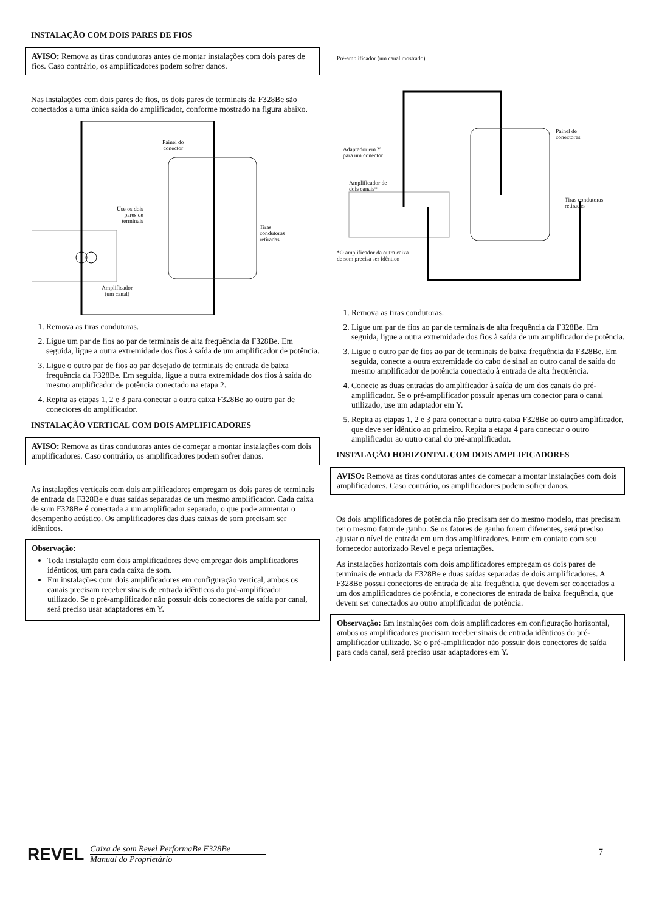INSTALAÇÃO COM DOIS PARES DE FIOS
AVISO: Remova as tiras condutoras antes de montar instalações com dois pares de fios. Caso contrário, os amplificadores podem sofrer danos.
Nas instalações com dois pares de fios, os dois pares de terminais da F328Be são conectados a uma única saída do amplificador, conforme mostrado na figura abaixo.
Painel do
conector
Use os dois
pares de
terminais
Tiras
condutoras
retiradas
Amplificador
(um canal)
1. Remova as tiras condutoras.
2. Ligue um par de fios ao par de terminais de alta frequência da F328Be. Em seguida, ligue a outra extremidade dos fios à saída de um amplificador de potência.
3. Ligue o outro par de fios ao par desejado de terminais de entrada de baixa frequência da F328Be. Em seguida, ligue a outra extremidade dos fios à saída do mesmo amplificador de potência conectado na etapa 2.
4. Repita as etapas 1, 2 e 3 para conectar a outra caixa F328Be ao outro par de conectores do amplificador.
INSTALAÇÃO VERTICAL COM DOIS AMPLIFICADORES
AVISO: Remova as tiras condutoras antes de começar a montar instalações com dois amplificadores. Caso contrário, os amplificadores podem sofrer danos.
As instalações verticais com dois amplificadores empregam os dois pares de terminais de entrada da F328Be e duas saídas separadas de um mesmo amplificador. Cada caixa de som F328Be é conectada a um amplificador separado, o que pode aumentar o desempenho acústico. Os amplificadores das duas caixas de som precisam ser idênticos.
Observação:
Toda instalação com dois amplificadores deve empregar dois amplificadores idênticos, um para cada caixa de som.
Em instalações com dois amplificadores em configuração vertical, ambos os canais precisam receber sinais de entrada idênticos do pré-amplificador utilizado. Se o pré-amplificador não possuir dois conectores de saída por canal, será preciso usar adaptadores em Y.
Pré-amplificador (um canal mostrado)
Painel de
conectores
Adaptador em Y
para um conector
Amplificador de
dois canais*
Tiras condutoras
retiradas
*O amplificador da outra caixa
de som precisa ser idêntico
1. Remova as tiras condutoras.
2. Ligue um par de fios ao par de terminais de alta frequência da F328Be. Em seguida, ligue a outra extremidade dos fios à saída de um amplificador de potência.
3. Ligue o outro par de fios ao par de terminais de baixa frequência da F328Be. Em seguida, conecte a outra extremidade do cabo de sinal ao outro canal de saída do mesmo amplificador de potência conectado à entrada de alta frequência.
4. Conecte as duas entradas do amplificador à saída de um dos canais do pré-amplificador. Se o pré-amplificador possuir apenas um conector para o canal utilizado, use um adaptador em Y.
5. Repita as etapas 1, 2 e 3 para conectar a outra caixa F328Be ao outro amplificador, que deve ser idêntico ao primeiro. Repita a etapa 4 para conectar o outro amplificador ao outro canal do pré-amplificador.
INSTALAÇÃO HORIZONTAL COM DOIS AMPLIFICADORES
AVISO: Remova as tiras condutoras antes de começar a montar instalações com dois amplificadores. Caso contrário, os amplificadores podem sofrer danos.
Os dois amplificadores de potência não precisam ser do mesmo modelo, mas precisam ter o mesmo fator de ganho. Se os fatores de ganho forem diferentes, será preciso ajustar o nível de entrada em um dos amplificadores. Entre em contato com seu fornecedor autorizado Revel e peça orientações.
As instalações horizontais com dois amplificadores empregam os dois pares de terminais de entrada da F328Be e duas saídas separadas de dois amplificadores. A F328Be possui conectores de entrada de alta frequência, que devem ser conectados a um dos amplificadores de potência, e conectores de entrada de baixa frequência, que devem ser conectados ao outro amplificador de potência.
Observação: Em instalações com dois amplificadores em configuração horizontal, ambos os amplificadores precisam receber sinais de entrada idênticos do pré-amplificador utilizado. Se o pré-amplificador não possuir dois conectores de saída para cada canal, será preciso usar adaptadores em Y.
REVEL
Caixa de som Revel PerformaBe F328Be
Manual do Proprietário
7